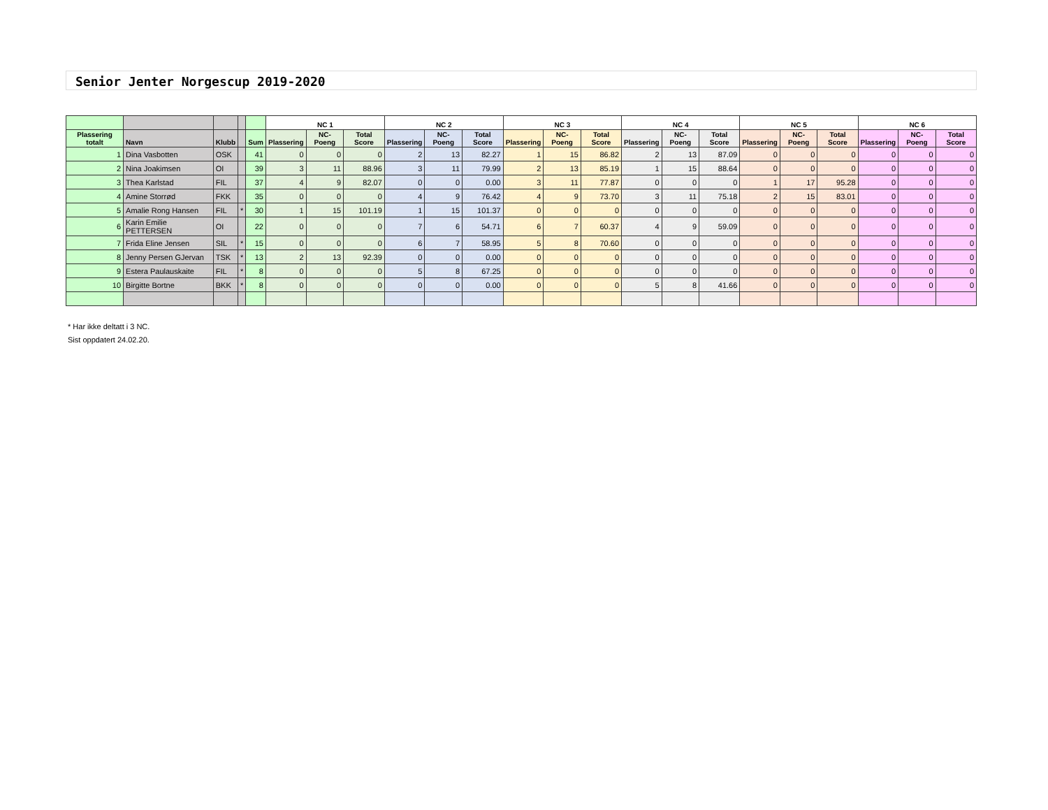Senior Jenter Norgescup 2019-2020
| | | | | | NC 1 | | | NC 2 | | | NC 3 | | | NC 4 | | | NC 5 | | | NC 6 | | |
| --- | --- | --- | --- | --- | --- | --- | --- | --- | --- | --- | --- | --- | --- | --- | --- | --- | --- | --- | --- | --- | --- | --- |
| Plassering totalt | Navn | Klubb | | Sum | Plassering | NC-Poeng | Total Score | Plassering | NC-Poeng | Total Score | Plassering | NC-Poeng | Total Score | Plassering | NC-Poeng | Total Score | Plassering | NC-Poeng | Total Score | Plassering | NC-Poeng | Total Score |
| 1 | Dina Vasbotten | OSK | | 41 | 0 | 0 | 0 | 2 | 13 | 82.27 | 1 | 15 | 86.82 | 2 | 13 | 87.09 | 0 | 0 | 0 | 0 | 0 | 0 |
| 2 | Nina Joakimsen | OI | | 39 | 3 | 11 | 88.96 | 3 | 11 | 79.99 | 2 | 13 | 85.19 | 1 | 15 | 88.64 | 0 | 0 | 0 | 0 | 0 | 0 |
| 3 | Thea Karlstad | FIL | | 37 | 4 | 9 | 82.07 | 0 | 0 | 0.00 | 3 | 11 | 77.87 | 0 | 0 | 0 | 1 | 17 | 95.28 | 0 | 0 | 0 |
| 4 | Amine Storrød | FKK | | 35 | 0 | 0 | 0 | 4 | 9 | 76.42 | 4 | 9 | 73.70 | 3 | 11 | 75.18 | 2 | 15 | 83.01 | 0 | 0 | 0 |
| 5 | Amalie Rong Hansen | FIL | * | 30 | 1 | 15 | 101.19 | 1 | 15 | 101.37 | 0 | 0 | 0 | 0 | 0 | 0 | 0 | 0 | 0 | 0 | 0 | 0 |
| 6 | Karin Emilie PETTERSEN | OI | | 22 | 0 | 0 | 0 | 7 | 6 | 54.71 | 6 | 7 | 60.37 | 4 | 9 | 59.09 | 0 | 0 | 0 | 0 | 0 | 0 |
| 7 | Frida Eline Jensen | SIL | * | 15 | 0 | 0 | 0 | 6 | 7 | 58.95 | 5 | 8 | 70.60 | 0 | 0 | 0 | 0 | 0 | 0 | 0 | 0 | 0 |
| 8 | Jenny Persen GJervan | TSK | * | 13 | 2 | 13 | 92.39 | 0 | 0 | 0.00 | 0 | 0 | 0 | 0 | 0 | 0 | 0 | 0 | 0 | 0 | 0 | 0 |
| 9 | Estera Paulauskaite | FIL | * | 8 | 0 | 0 | 0 | 5 | 8 | 67.25 | 0 | 0 | 0 | 0 | 0 | 0 | 0 | 0 | 0 | 0 | 0 | 0 |
| 10 | Birgitte Bortne | BKK | * | 8 | 0 | 0 | 0 | 0 | 0 | 0.00 | 0 | 0 | 0 | 5 | 8 | 41.66 | 0 | 0 | 0 | 0 | 0 | 0 |
* Har ikke deltatt i 3 NC.
Sist oppdatert 24.02.20.